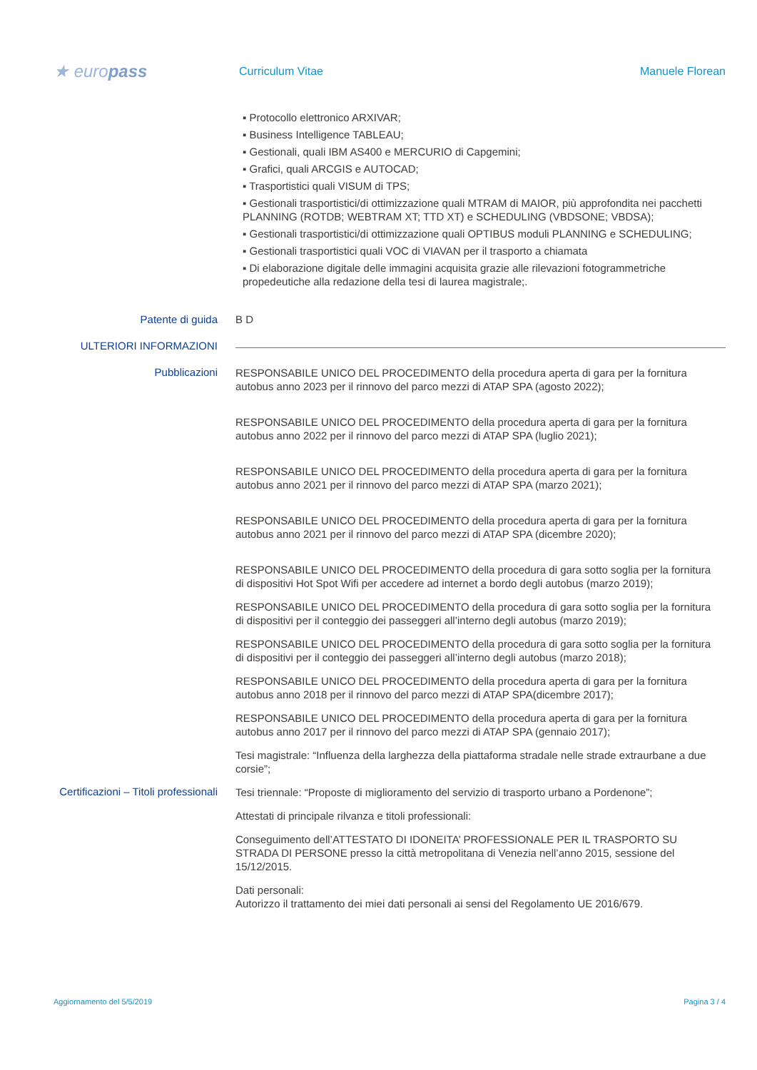★ europass
Curriculum Vitae Manuele Florean
▪ Protocollo elettronico ARXIVAR;
▪ Business Intelligence TABLEAU;
▪ Gestionali, quali IBM AS400 e MERCURIO di Capgemini;
▪ Grafici, quali ARCGIS e AUTOCAD;
▪ Trasportistici quali VISUM di TPS;
▪ Gestionali trasportistici/di ottimizzazione quali MTRAM di MAIOR, più approfondita nei pacchetti PLANNING (ROTDB; WEBTRAM XT; TTD XT) e SCHEDULING (VBDSONE; VBDSA);
▪ Gestionali trasportistici/di ottimizzazione quali OPTIBUS moduli PLANNING e SCHEDULING;
▪ Gestionali trasportistici quali VOC di VIAVAN per il trasporto a chiamata
▪ Di elaborazione digitale delle immagini acquisita grazie alle rilevazioni fotogrammetriche propedeutiche alla redazione della tesi di laurea magistrale;.
Patente di guida B D
ULTERIORI INFORMAZIONI
Pubblicazioni
RESPONSABILE UNICO DEL PROCEDIMENTO della procedura aperta di gara per la fornitura autobus anno 2023 per il rinnovo del parco mezzi di ATAP SPA (agosto 2022);
RESPONSABILE UNICO DEL PROCEDIMENTO della procedura aperta di gara per la fornitura autobus anno 2022 per il rinnovo del parco mezzi di ATAP SPA (luglio 2021);
RESPONSABILE UNICO DEL PROCEDIMENTO della procedura aperta di gara per la fornitura autobus anno 2021 per il rinnovo del parco mezzi di ATAP SPA (marzo 2021);
RESPONSABILE UNICO DEL PROCEDIMENTO della procedura aperta di gara per la fornitura autobus anno 2021 per il rinnovo del parco mezzi di ATAP SPA (dicembre 2020);
RESPONSABILE UNICO DEL PROCEDIMENTO della procedura di gara sotto soglia per la fornitura di dispositivi Hot Spot Wifi per accedere ad internet a bordo degli autobus (marzo 2019);
RESPONSABILE UNICO DEL PROCEDIMENTO della procedura di gara sotto soglia per la fornitura di dispositivi per il conteggio dei passeggeri all’interno degli autobus (marzo 2019);
RESPONSABILE UNICO DEL PROCEDIMENTO della procedura di gara sotto soglia per la fornitura di dispositivi per il conteggio dei passeggeri all’interno degli autobus (marzo 2018);
RESPONSABILE UNICO DEL PROCEDIMENTO della procedura aperta di gara per la fornitura autobus anno 2018 per il rinnovo del parco mezzi di ATAP SPA(dicembre 2017);
RESPONSABILE UNICO DEL PROCEDIMENTO della procedura aperta di gara per la fornitura autobus anno 2017 per il rinnovo del parco mezzi di ATAP SPA (gennaio 2017);
Tesi magistrale: “Influenza della larghezza della piattaforma stradale nelle strade extraurbane a due corsie”;
Certificazioni – Titoli professionali
Tesi triennale: “Proposte di miglioramento del servizio di trasporto urbano a Pordenone”;
Attestati di principale rilvanza e titoli professionali:
Conseguimento dell’ATTESTATO DI IDONEITA’ PROFESSIONALE PER IL TRASPORTO SU STRADA DI PERSONE presso la città metropolitana di Venezia nell’anno 2015, sessione del 15/12/2015.
Dati personali:
Autorizzo il trattamento dei miei dati personali ai sensi del Regolamento UE 2016/679.
Aggiornamento del 5/5/2019 Pagina 3 / 4